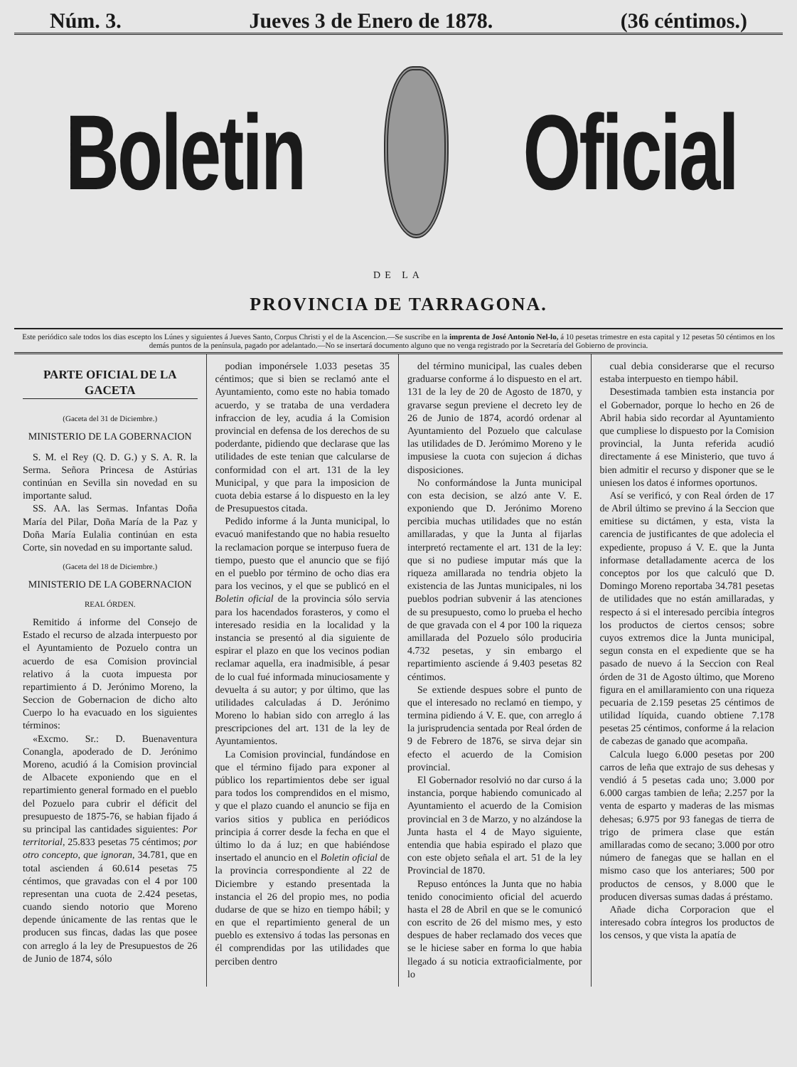Núm. 3. Jueves 3 de Enero de 1878. (36 céntimos.)
Boletin Oficial
DE LA
PROVINCIA DE TARRAGONA.
Este periódico sale todos los dias escepto los Lúnes y siguientes á Jueves Santo, Corpus Christi y el de la Ascencion.—Se suscribe en la imprenta de José Antonio Nel-lo, á 10 pesetas trimestre en esta capital y 12 pesetas 50 céntimos en los demás puntos de la península, pagado por adelantado.—No se insertará documento alguno que no venga registrado por la Secretaría del Gobierno de provincia.
PARTE OFICIAL DE LA GACETA
(Gaceta del 31 de Diciembre.)
MINISTERIO DE LA GOBERNACION
S. M. el Rey (Q. D. G.) y S. A. R. la Serma. Señora Princesa de Astúrias continúan en Sevilla sin novedad en su importante salud.
SS. AA. las Sermas. Infantas Doña María del Pilar, Doña María de la Paz y Doña María Eulalia continúan en esta Corte, sin novedad en su importante salud.
(Gaceta del 18 de Diciembre.)
MINISTERIO DE LA GOBERNACION
REAL ÓRDEN.
Remitido á informe del Consejo de Estado el recurso de alzada interpuesto por el Ayuntamiento de Pozuelo contra un acuerdo de esa Comision provincial relativo á la cuota impuesta por repartimiento á D. Jerónimo Moreno, la Seccion de Gobernacion de dicho alto Cuerpo lo ha evacuado en los siguientes términos:
«Excmo. Sr.: D. Buenaventura Conangla, apoderado de D. Jerónimo Moreno, acudió á la Comision provincial de Albacete exponiendo que en el repartimiento general formado en el pueblo del Pozuelo para cubrir el déficit del presupuesto de 1875-76, se habian fijado á su principal las cantidades siguientes: Por territorial, 25.833 pesetas 75 céntimos; por otro concepto, que ignoran, 34.781, que en total ascienden á 60.614 pesetas 75 céntimos, que gravadas con el 4 por 100 representan una cuota de 2.424 pesetas, cuando siendo notorio que Moreno depende únicamente de las rentas que le producen sus fincas, dadas las que posee con arreglo á la ley de Presupuestos de 26 de Junio de 1874, sólo
podian imponérsele 1.033 pesetas 35 céntimos; que si bien se reclamó ante el Ayuntamiento, como este no habia tomado acuerdo, y se trataba de una verdadera infraccion de ley, acudia á la Comision provincial en defensa de los derechos de su poderdante, pidiendo que declarase que las utilidades de este tenian que calcularse de conformidad con el art. 131 de la ley Municipal, y que para la imposicion de cuota debia estarse á lo dispuesto en la ley de Presupuestos citada.
Pedido informe á la Junta municipal, lo evacuó manifestando que no habia resuelto la reclamacion porque se interpuso fuera de tiempo, puesto que el anuncio que se fijó en el pueblo por término de ocho dias era para los vecinos, y el que se publicó en el Boletin oficial de la provincia sólo servia para los hacendados forasteros, y como el interesado residia en la localidad y la instancia se presentó al dia siguiente de espirar el plazo en que los vecinos podian reclamar aquella, era inadmisible, á pesar de lo cual fué informada minuciosamente y devuelta á su autor; y por último, que las utilidades calculadas á D. Jerónimo Moreno lo habian sido con arreglo á las prescripciones del art. 131 de la ley de Ayuntamientos.
La Comision provincial, fundándose en que el término fijado para exponer al público los repartimientos debe ser igual para todos los comprendidos en el mismo, y que el plazo cuando el anuncio se fija en varios sitios y publica en periódicos principia á correr desde la fecha en que el último lo da á luz; en que habiéndose insertado el anuncio en el Boletin oficial de la provincia correspondiente al 22 de Diciembre y estando presentada la instancia el 26 del propio mes, no podia dudarse de que se hizo en tiempo hábil; y en que el repartimiento general de un pueblo es extensivo á todas las personas en él comprendidas por las utilidades que perciben dentro
del término municipal, las cuales deben graduarse conforme á lo dispuesto en el art. 131 de la ley de 20 de Agosto de 1870, y gravarse segun previene el decreto ley de 26 de Junio de 1874, acordó ordenar al Ayuntamiento del Pozuelo que calculase las utilidades de D. Jerómimo Moreno y le impusiese la cuota con sujecion á dichas disposiciones.
No conformándose la Junta municipal con esta decision, se alzó ante V. E. exponiendo que D. Jerónimo Moreno percibia muchas utilidades que no están amillaradas, y que la Junta al fijarlas interpretó rectamente el art. 131 de la ley: que si no pudiese imputar más que la riqueza amillarada no tendria objeto la existencia de las Juntas municipales, ni los pueblos podrian subvenir á las atenciones de su presupuesto, como lo prueba el hecho de que gravada con el 4 por 100 la riqueza amillarada del Pozuelo sólo produciria 4.732 pesetas, y sin embargo el repartimiento asciende á 9.403 pesetas 82 céntimos.
Se extiende despues sobre el punto de que el interesado no reclamó en tiempo, y termina pidiendo á V. E. que, con arreglo á la jurisprudencia sentada por Real órden de 9 de Febrero de 1876, se sirva dejar sin efecto el acuerdo de la Comision provincial.
El Gobernador resolvió no dar curso á la instancia, porque habiendo comunicado al Ayuntamiento el acuerdo de la Comision provincial en 3 de Marzo, y no alzándose la Junta hasta el 4 de Mayo siguiente, entendia que habia espirado el plazo que con este objeto señala el art. 51 de la ley Provincial de 1870.
Repuso entónces la Junta que no habia tenido conocimiento oficial del acuerdo hasta el 28 de Abril en que se le comunicó con escrito de 26 del mismo mes, y esto despues de haber reclamado dos veces que se le hiciese saber en forma lo que habia llegado á su noticia extraoficialmente, por lo
cual debia considerarse que el recurso estaba interpuesto en tiempo hábil.
Desestimada tambien esta instancia por el Gobernador, porque lo hecho en 26 de Abril habia sido recordar al Ayuntamiento que cumpliese lo dispuesto por la Comision provincial, la Junta referida acudió directamente á ese Ministerio, que tuvo á bien admitir el recurso y disponer que se le uniesen los datos é informes oportunos.
Así se verificó, y con Real órden de 17 de Abril último se previno á la Seccion que emitiese su dictámen, y esta, vista la carencia de justificantes de que adolecia el expediente, propuso á V. E. que la Junta informase detalladamente acerca de los conceptos por los que calculó que D. Domingo Moreno reportaba 34.781 pesetas de utilidades que no están amillaradas, y respecto á si el interesado percibia íntegros los productos de ciertos censos; sobre cuyos extremos dice la Junta municipal, segun consta en el expediente que se ha pasado de nuevo á la Seccion con Real órden de 31 de Agosto último, que Moreno figura en el amillaramiento con una riqueza pecuaria de 2.159 pesetas 25 céntimos de utilidad líquida, cuando obtiene 7.178 pesetas 25 céntimos, conforme á la relacion de cabezas de ganado que acompaña.
Calcula luego 6.000 pesetas por 200 carros de leña que extrajo de sus dehesas y vendió á 5 pesetas cada uno; 3.000 por 6.000 cargas tambien de leña; 2.257 por la venta de esparto y maderas de las mismas dehesas; 6.975 por 93 fanegas de tierra de trigo de primera clase que están amillaradas como de secano; 3.000 por otro número de fanegas que se hallan en el mismo caso que los anteriares; 500 por productos de censos, y 8.000 que le producen diversas sumas dadas á préstamo.
Añade dicha Corporacion que el interesado cobra íntegros los productos de los censos, y que vista la apatía de